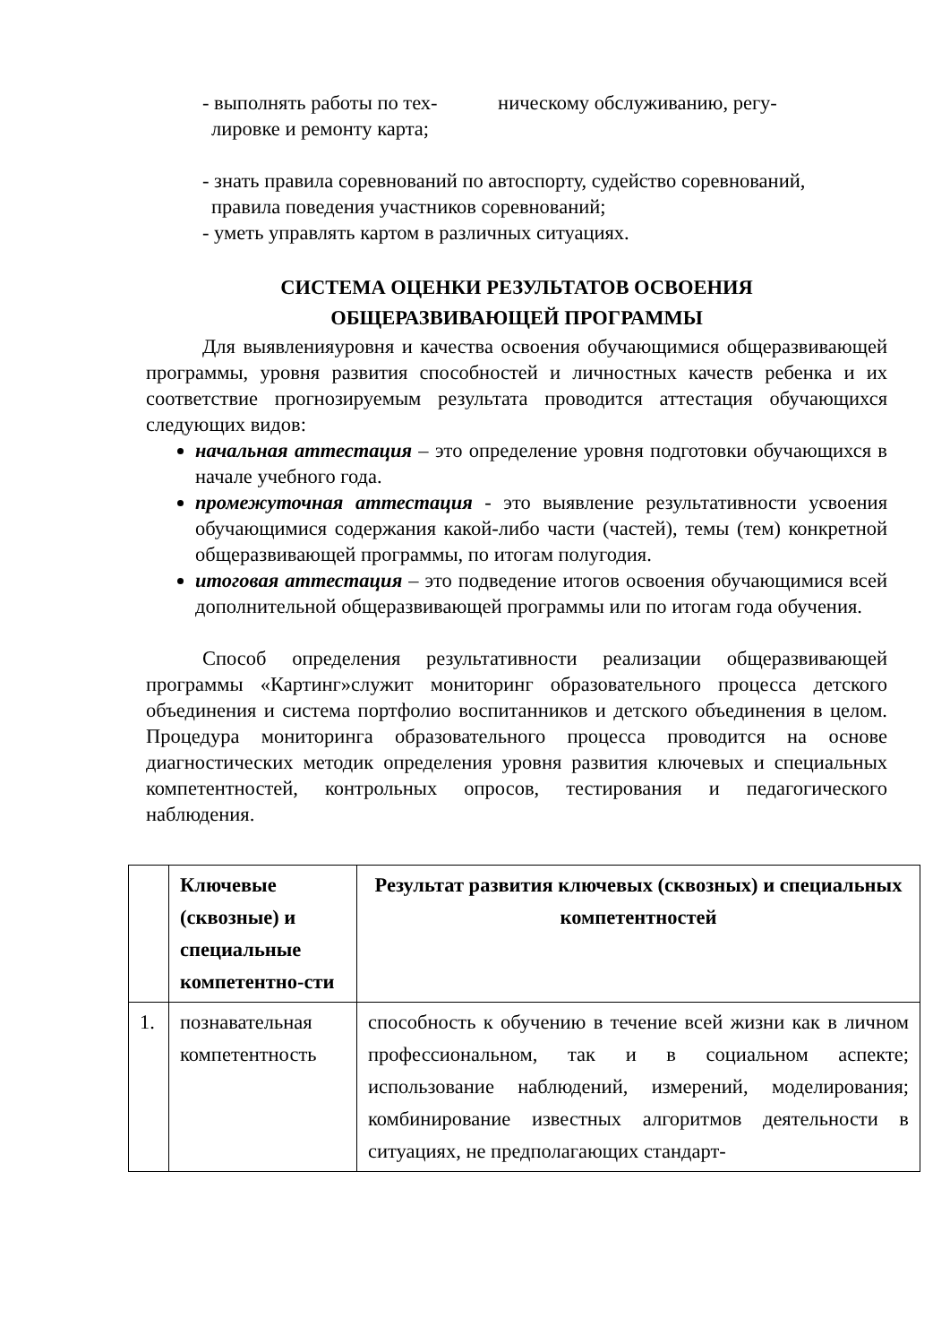- выполнять работы по тех- ническому обслуживанию, регу-
лировке и ремонту карта;
- знать правила соревнований по автоспорту, судейство соревнований,
правила поведения участников соревнований;
- уметь управлять картом в различных ситуациях.
СИСТЕМА ОЦЕНКИ РЕЗУЛЬТАТОВ ОСВОЕНИЯ
ОБЩЕРАЗВИВАЮЩЕЙ ПРОГРАММЫ
Для выявленияуровня и качества освоения обучающимися общеразвивающей программы, уровня развития способностей и личностных качеств ребенка и их соответствие прогнозируемым результата проводится аттестация обучающихся следующих видов:
начальная аттестация – это определение уровня подготовки обучающихся в начале учебного года.
промежуточная аттестация - это выявление результативности усвоения обучающимися содержания какой-либо части (частей), темы (тем) конкретной общеразвивающей программы, по итогам полугодия.
итоговая аттестация – это подведение итогов освоения обучающимися всей дополнительной общеразвивающей программы или по итогам года обучения.
Способ определения результативности реализации общеразвивающей программы «Картинг»служит мониторинг образовательного процесса детского объединения и система портфолио воспитанников и детского объединения в целом. Процедура мониторинга образовательного процесса проводится на основе диагностических методик определения уровня развития ключевых и специальных компетентностей, контрольных опросов, тестирования и педагогического наблюдения.
| | Ключевые (сквозные) и специальные компетентно-сти | Результат развития ключевых (сквозных) и специальных компетентностей |
| --- | --- | --- |
| 1. | познавательная компетентность | способность к обучению в течение всей жизни как в личном профессиональном, так и в социальном аспекте; использование наблюдений, измерений, моделирования; комбинирование известных алгоритмов деятельности в ситуациях, не предполагающих стандарт- |